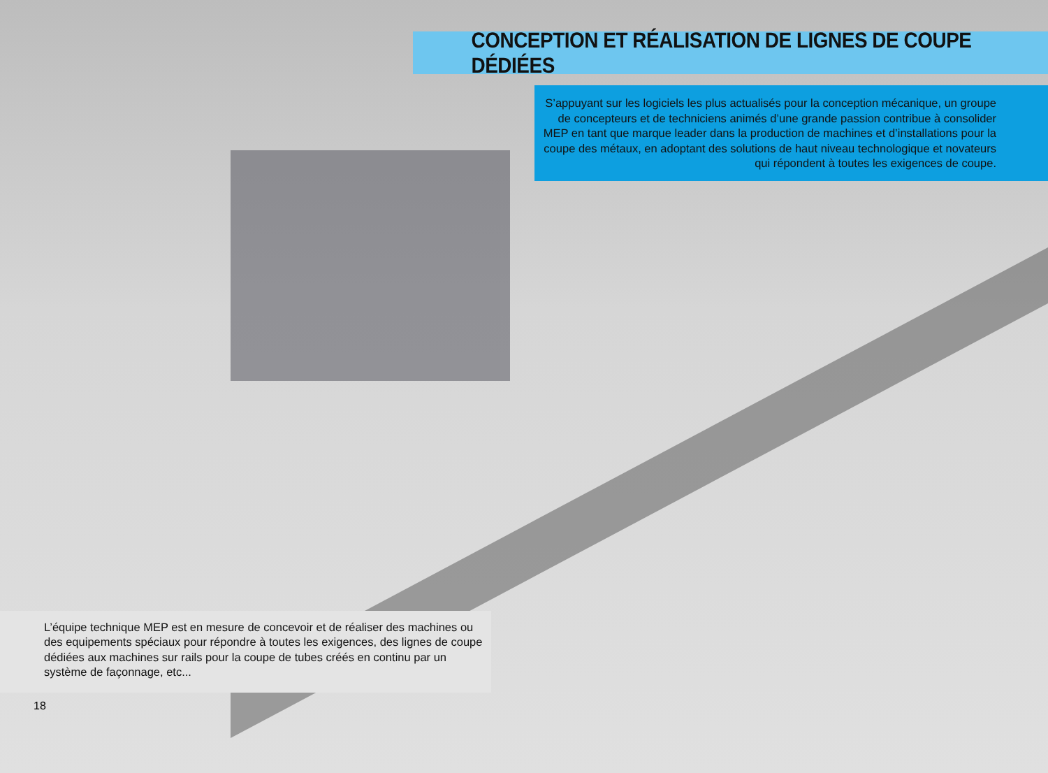CONCEPTION ET RÉALISATION DE LIGNES DE COUPE DÉDIÉES
S’appuyant sur les logiciels les plus actualisés pour la conception mécanique, un groupe de concepteurs et de techniciens animés d’une grande passion contribue à consolider MEP en tant que marque leader dans la production de machines et d’installations pour la coupe des métaux, en adoptant des solutions de haut niveau technologique et novateurs qui répondent à toutes les exigences de coupe.
L’équipe technique MEP est en mesure de concevoir et de réaliser des machines ou des equipements spéciaux pour répondre à toutes les exigences, des lignes de coupe dédiées aux machines sur rails pour la coupe de tubes créés en continu par un système de façonnage, etc...
18